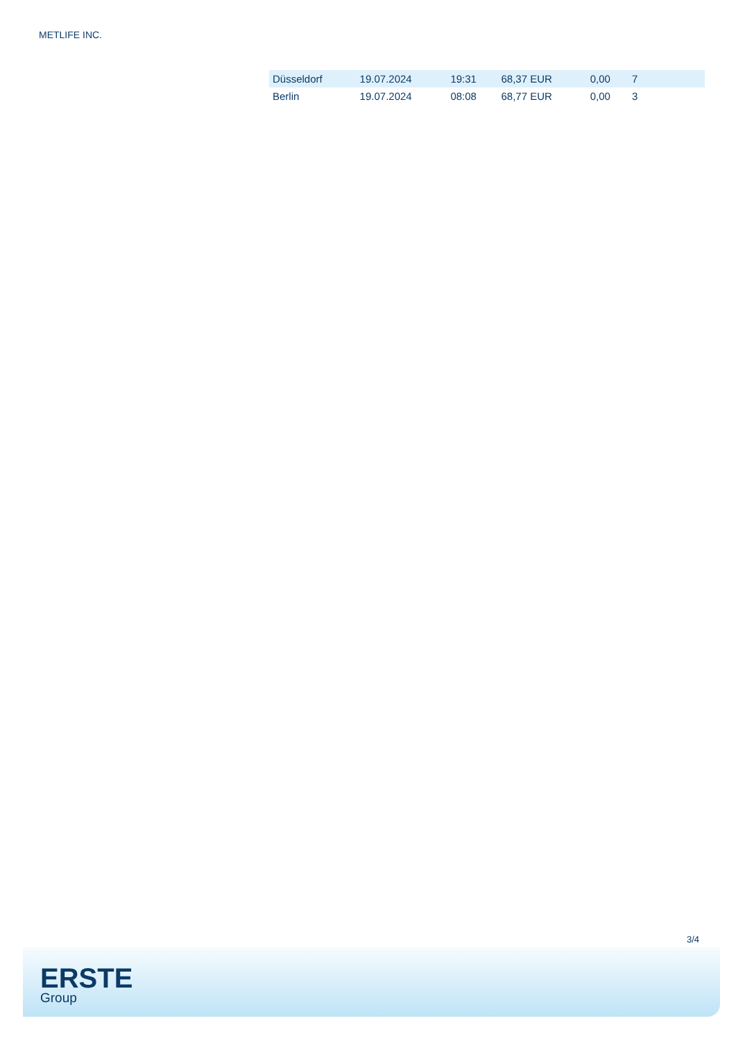METLIFE INC.
| Düsseldorf | 19.07.2024 | 19:31 | 68,37 EUR | 0,00 | 7 |
| Berlin | 19.07.2024 | 08:08 | 68,77 EUR | 0,00 | 3 |
3/4
ERSTE
Group